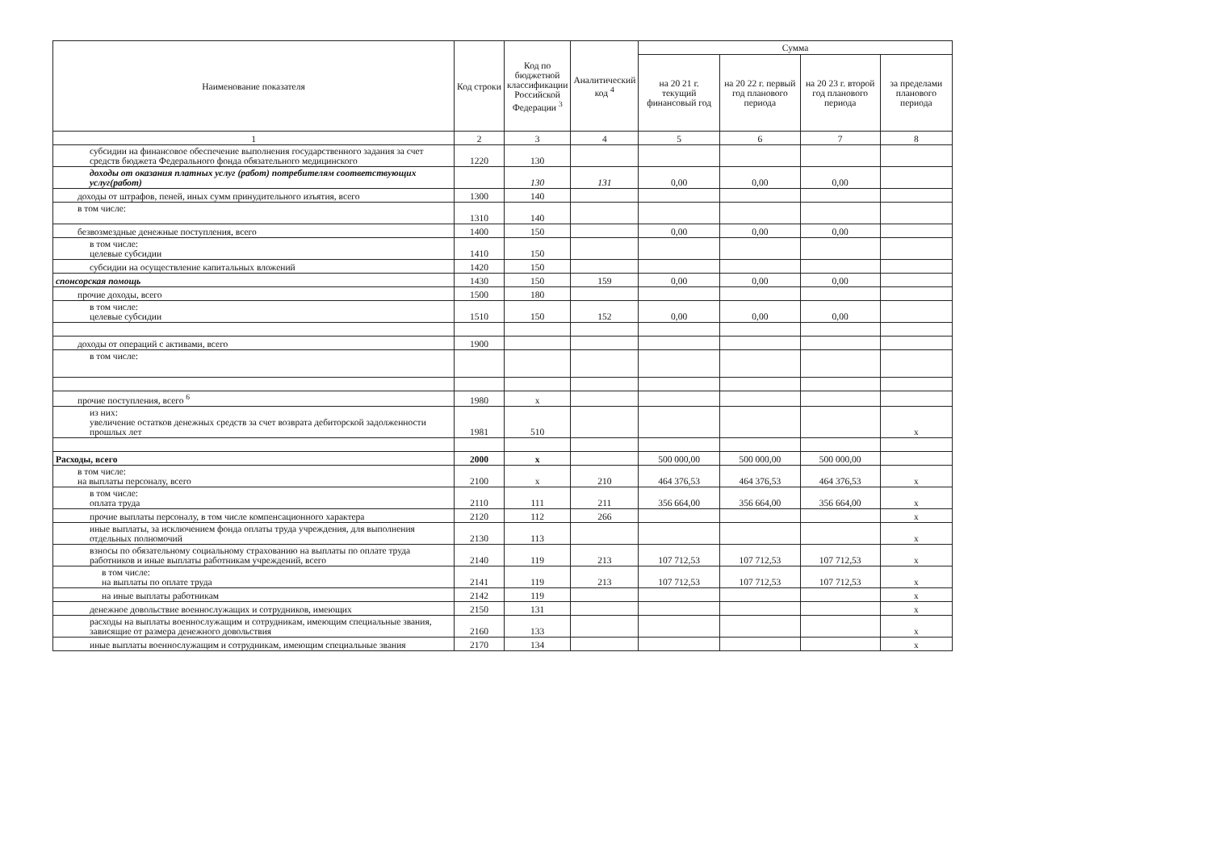| Наименование показателя | Код строки | Код по бюджетной классификации Российской Федерации <sup>3</sup> | Аналитический код <sup>4</sup> | Сумма | | | |
| --- | --- | --- | --- | --- | --- | --- | --- |
| | | | | на 20 21 г. текущий финансовый год | на 20 22 г. первый год планового периода | на 20 23 г. второй год планового периода | за пределами планового периода |
| 1 | 2 | 3 | 4 | 5 | 6 | 7 | 8 |
| субсидии на финансовое обеспечение выполнения государственного задания за счет средств бюджета Федерального фонда обязательного медицинского | 1220 | 130 | | | | | |
| доходы от оказания платных услуг (работ) потребителям соответствующих услуг(работ) | | 130 | 131 | 0,00 | 0,00 | 0,00 | |
| доходы от штрафов, пеней, иных сумм принудительного изъятия, всего | 1300 | 140 | | | | | |
| в том числе: | 1310 | 140 | | | | | |
| безвозмездные денежные поступления, всего | 1400 | 150 | | 0,00 | 0,00 | 0,00 | |
| в том числе: целевые субсидии | 1410 | 150 | | | | | |
| субсидии на осуществление капитальных вложений | 1420 | 150 | | | | | |
| спонсорская помощь | 1430 | 150 | 159 | 0,00 | 0,00 | 0,00 | |
| прочие доходы, всего | 1500 | 180 | | | | | |
| в том числе: целевые субсидии | 1510 | 150 | 152 | 0,00 | 0,00 | 0,00 | |
| доходы от операций с активами, всего | 1900 | | | | | | |
| в том числе: | | | | | | | |
| прочие поступления, всего <sup>6</sup> | 1980 | x | | | | | |
| из них: увеличение остатков денежных средств за счет возврата дебиторской задолженности прошлых лет | 1981 | 510 | | | | | x |
| Расходы, всего | 2000 | x | | 500 000,00 | 500 000,00 | 500 000,00 | |
| в том числе: на выплаты персоналу, всего | 2100 | x | 210 | 464 376,53 | 464 376,53 | 464 376,53 | x |
| в том числе: оплата труда | 2110 | 111 | 211 | 356 664,00 | 356 664,00 | 356 664,00 | x |
| прочие выплаты персоналу, в том числе компенсационного характера | 2120 | 112 | 266 | | | | x |
| иные выплаты, за исключением фонда оплаты труда учреждения, для выполнения отдельных полномочий | 2130 | 113 | | | | | x |
| взносы по обязательному социальному страхованию на выплаты по оплате труда работников и иные выплаты работникам учреждений, всего | 2140 | 119 | 213 | 107 712,53 | 107 712,53 | 107 712,53 | x |
| в том числе: на выплаты по оплате труда | 2141 | 119 | 213 | 107 712,53 | 107 712,53 | 107 712,53 | x |
| на иные выплаты работникам | 2142 | 119 | | | | | x |
| денежное довольствие военнослужащих и сотрудников, имеющих | 2150 | 131 | | | | | x |
| расходы на выплаты военнослужащим и сотрудникам, имеющим специальные звания, зависящие от размера денежного довольствия | 2160 | 133 | | | | | x |
| иные выплаты военнослужащим и сотрудникам, имеющим специальные звания | 2170 | 134 | | | | | x |